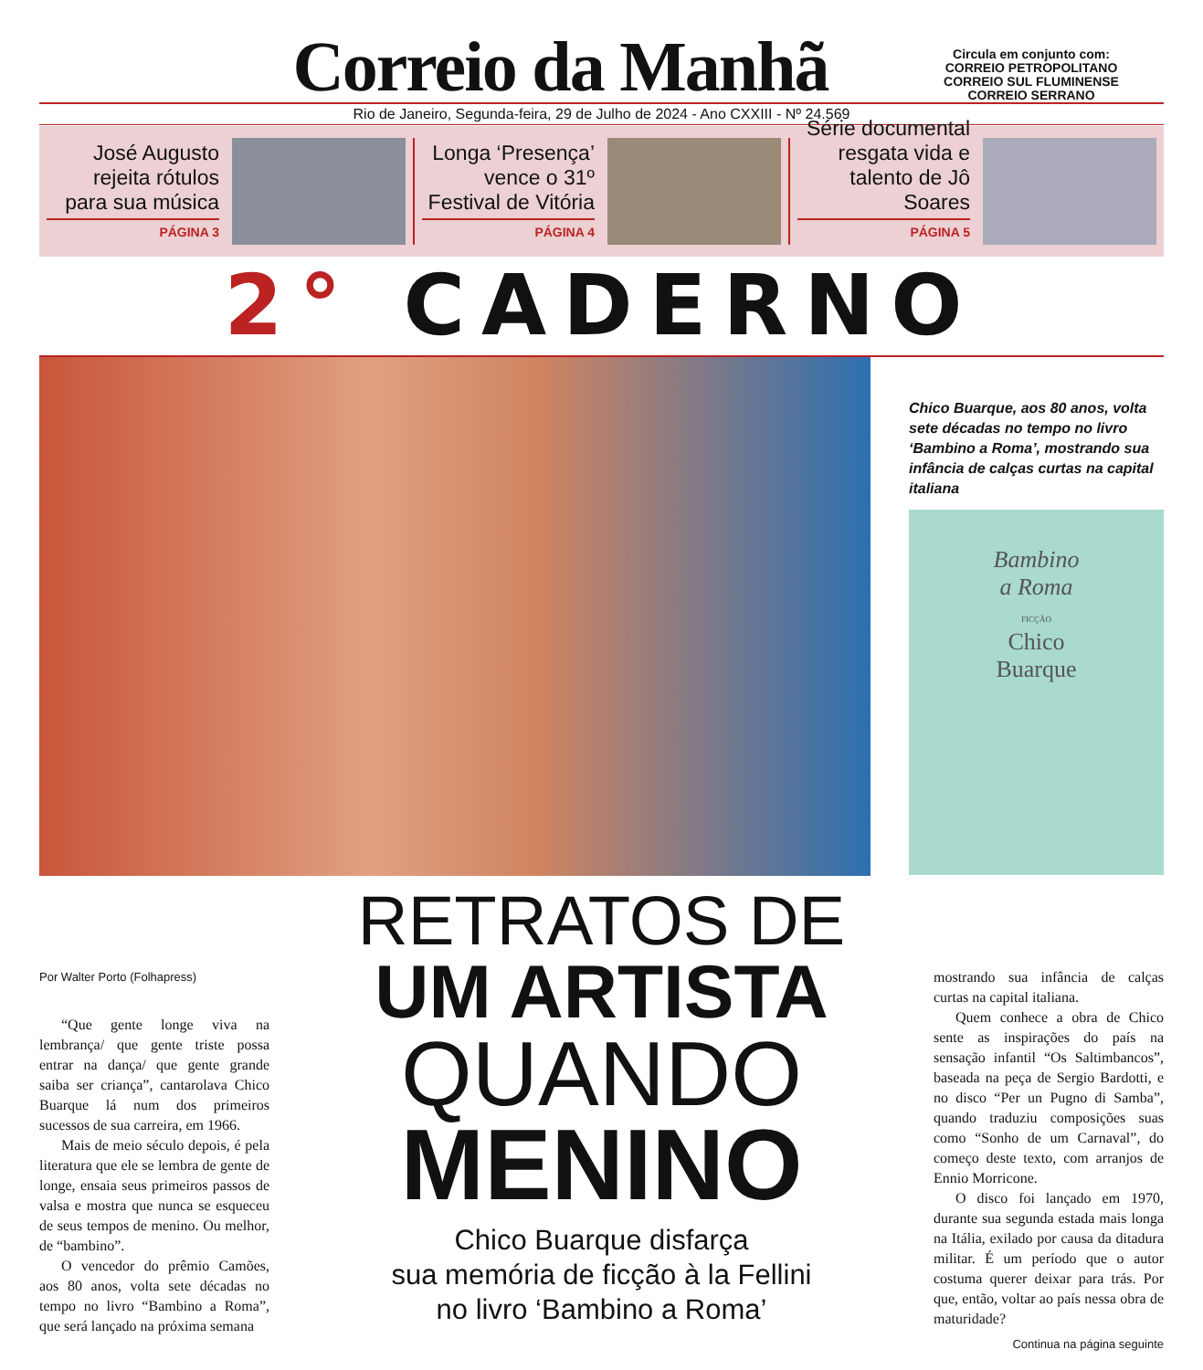Correio da Manhã
Circula em conjunto com:
CORREIO PETROPOLITANO
CORREIO SUL FLUMINENSE
CORREIO SERRANO
Rio de Janeiro, Segunda-feira, 29 de Julho de 2024 - Ano CXXIII - Nº 24.569
José Augusto rejeita rótulos para sua música
PÁGINA 3
Longa ‘Presença’ vence o 31º Festival de Vitória
PÁGINA 4
Série documental resgata vida e talento de Jô Soares
PÁGINA 5
2° CADERNO
Chico Buarque, aos 80 anos, volta sete décadas no tempo no livro ‘Bambino a Roma’, mostrando sua infância de calças curtas na capital italiana
Bambino
a Roma
FICÇÃO
Chico
Buarque
Por Walter Porto (Folhapress)
“Que gente longe viva na lembrança/ que gente triste possa entrar na dança/ que gente grande saiba ser criança”, cantarolava Chico Buarque lá num dos primeiros sucessos de sua carreira, em 1966.
Mais de meio século depois, é pela literatura que ele se lembra de gente de longe, ensaia seus primeiros passos de valsa e mostra que nunca se esqueceu de seus tempos de menino. Ou melhor, de “bambino”.
O vencedor do prêmio Camões, aos 80 anos, volta sete décadas no tempo no livro “Bambino a Roma”, que será lançado na próxima semana
RETRATOS DE
UM ARTISTA
QUANDO
MENINO
Chico Buarque disfarça
sua memória de ficção à la Fellini
no livro ‘Bambino a Roma’
mostrando sua infância de calças curtas na capital italiana.
Quem conhece a obra de Chico sente as inspirações do país na sensação infantil “Os Saltimbancos”, baseada na peça de Sergio Bardotti, e no disco “Per un Pugno di Samba”, quando traduziu composições suas como “Sonho de um Carnaval”, do começo deste texto, com arranjos de Ennio Morricone.
O disco foi lançado em 1970, durante sua segunda estada mais longa na Itália, exilado por causa da ditadura militar. É um período que o autor costuma querer deixar para trás. Por que, então, voltar ao país nessa obra de maturidade?
Continua na página seguinte